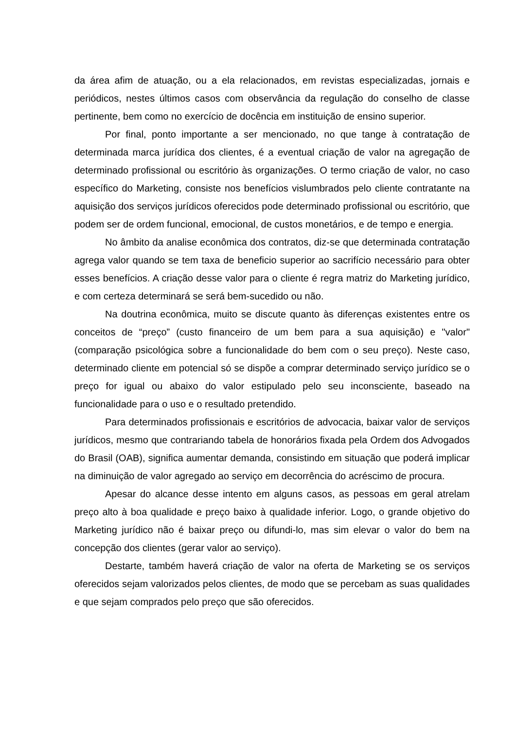da área afim de atuação, ou a ela relacionados, em revistas especializadas, jornais e periódicos, nestes últimos casos com observância da regulação do conselho de classe pertinente, bem como no exercício de docência em instituição de ensino superior.
Por final, ponto importante a ser mencionado, no que tange à contratação de determinada marca jurídica dos clientes, é a eventual criação de valor na agregação de determinado profissional ou escritório às organizações. O termo criação de valor, no caso específico do Marketing, consiste nos benefícios vislumbrados pelo cliente contratante na aquisição dos serviços jurídicos oferecidos pode determinado profissional ou escritório, que podem ser de ordem funcional, emocional, de custos monetários, e de tempo e energia.
No âmbito da analise econômica dos contratos, diz-se que determinada contratação agrega valor quando se tem taxa de beneficio superior ao sacrifício necessário para obter esses benefícios. A criação desse valor para o cliente é regra matriz do Marketing jurídico, e com certeza determinará se será bem-sucedido ou não.
Na doutrina econômica, muito se discute quanto às diferenças existentes entre os conceitos de “preço” (custo financeiro de um bem para a sua aquisição) e "valor" (comparação psicológica sobre a funcionalidade do bem com o seu preço). Neste caso, determinado cliente em potencial só se dispõe a comprar determinado serviço jurídico se o preço for igual ou abaixo do valor estipulado pelo seu inconsciente, baseado na funcionalidade para o uso e o resultado pretendido.
Para determinados profissionais e escritórios de advocacia, baixar valor de serviços jurídicos, mesmo que contrariando tabela de honorários fixada pela Ordem dos Advogados do Brasil (OAB), significa aumentar demanda, consistindo em situação que poderá implicar na diminuição de valor agregado ao serviço em decorrência do acréscimo de procura.
Apesar do alcance desse intento em alguns casos, as pessoas em geral atrelam preço alto à boa qualidade e preço baixo à qualidade inferior. Logo, o grande objetivo do Marketing jurídico não é baixar preço ou difundi-lo, mas sim elevar o valor do bem na concepção dos clientes (gerar valor ao serviço).
Destarte, também haverá criação de valor na oferta de Marketing se os serviços oferecidos sejam valorizados pelos clientes, de modo que se percebam as suas qualidades e que sejam comprados pelo preço que são oferecidos.